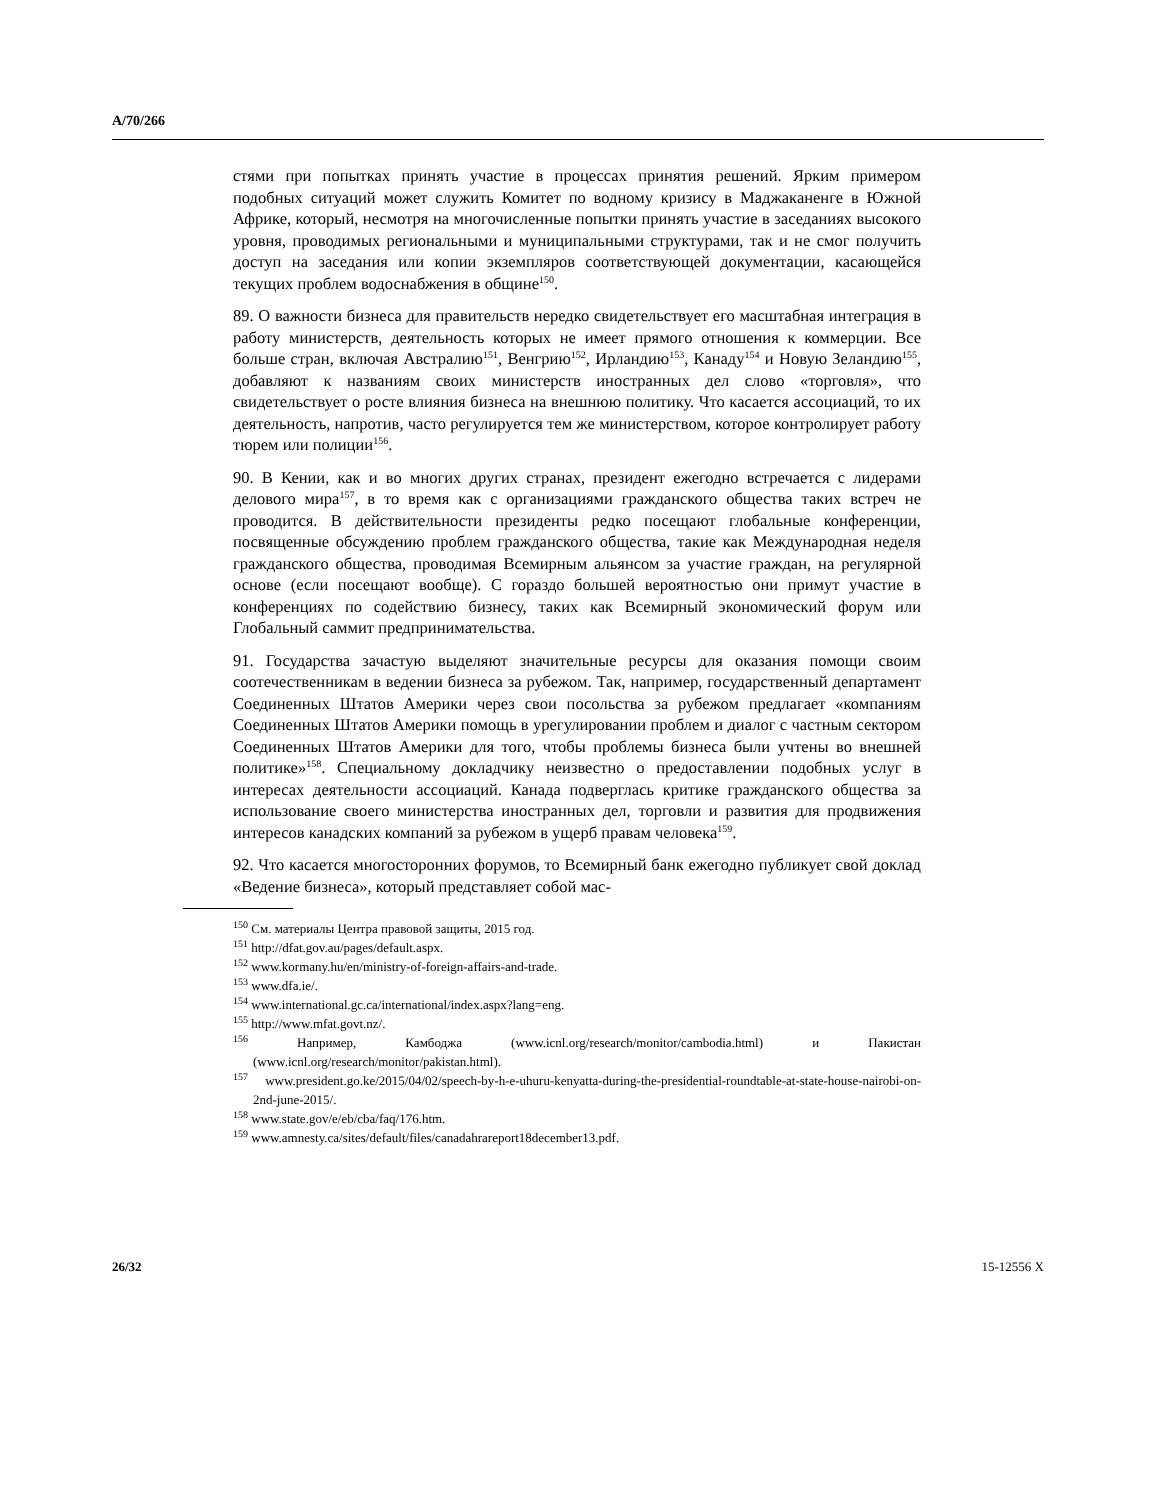A/70/266
стями при попытках принять участие в процессах принятия решений. Ярким примером подобных ситуаций может служить Комитет по водному кризису в Маджаканенге в Южной Африке, который, несмотря на многочисленные попытки принять участие в заседаниях высокого уровня, проводимых региональными и муниципальными структурами, так и не смог получить доступ на заседания или копии экземпляров соответствующей документации, касающейся текущих проблем водоснабжения в общине<sup>150</sup>.
89. О важности бизнеса для правительств нередко свидетельствует его масштабная интеграция в работу министерств, деятельность которых не имеет прямого отношения к коммерции. Все больше стран, включая Австралию<sup>151</sup>, Венгрию<sup>152</sup>, Ирландию<sup>153</sup>, Канаду<sup>154</sup> и Новую Зеландию<sup>155</sup>, добавляют к названиям своих министерств иностранных дел слово «торговля», что свидетельствует о росте влияния бизнеса на внешнюю политику. Что касается ассоциаций, то их деятельность, напротив, часто регулируется тем же министерством, которое контролирует работу тюрем или полиции<sup>156</sup>.
90. В Кении, как и во многих других странах, президент ежегодно встречается с лидерами делового мира<sup>157</sup>, в то время как с организациями гражданского общества таких встреч не проводится. В действительности президенты редко посещают глобальные конференции, посвященные обсуждению проблем гражданского общества, такие как Международная неделя гражданского общества, проводимая Всемирным альянсом за участие граждан, на регулярной основе (если посещают вообще). С гораздо большей вероятностью они примут участие в конференциях по содействию бизнесу, таких как Всемирный экономический форум или Глобальный саммит предпринимательства.
91. Государства зачастую выделяют значительные ресурсы для оказания помощи своим соотечественникам в ведении бизнеса за рубежом. Так, например, государственный департамент Соединенных Штатов Америки через свои посольства за рубежом предлагает «компаниям Соединенных Штатов Америки помощь в урегулировании проблем и диалог с частным сектором Соединенных Штатов Америки для того, чтобы проблемы бизнеса были учтены во внешней политике»<sup>158</sup>. Специальному докладчику неизвестно о предоставлении подобных услуг в интересах деятельности ассоциаций. Канада подверглась критике гражданского общества за использование своего министерства иностранных дел, торговли и развития для продвижения интересов канадских компаний за рубежом в ущерб правам человека<sup>159</sup>.
92. Что касается многосторонних форумов, то Всемирный банк ежегодно публикует свой доклад «Ведение бизнеса», который представляет собой мас-
<sup>150</sup> См. материалы Центра правовой защиты, 2015 год.
<sup>151</sup> http://dfat.gov.au/pages/default.aspx.
<sup>152</sup> www.kormany.hu/en/ministry-of-foreign-affairs-and-trade.
<sup>153</sup> www.dfa.ie/.
<sup>154</sup> www.international.gc.ca/international/index.aspx?lang=eng.
<sup>155</sup> http://www.mfat.govt.nz/.
<sup>156</sup> Например, Камбоджа (www.icnl.org/research/monitor/cambodia.html) и Пакистан (www.icnl.org/research/monitor/pakistan.html).
<sup>157</sup> www.president.go.ke/2015/04/02/speech-by-h-e-uhuru-kenyatta-during-the-presidential-roundtable-at-state-house-nairobi-on-2nd-june-2015/.
<sup>158</sup> www.state.gov/e/eb/cba/faq/176.htm.
<sup>159</sup> www.amnesty.ca/sites/default/files/canadahrareport18december13.pdf.
26/32 15-12556 X